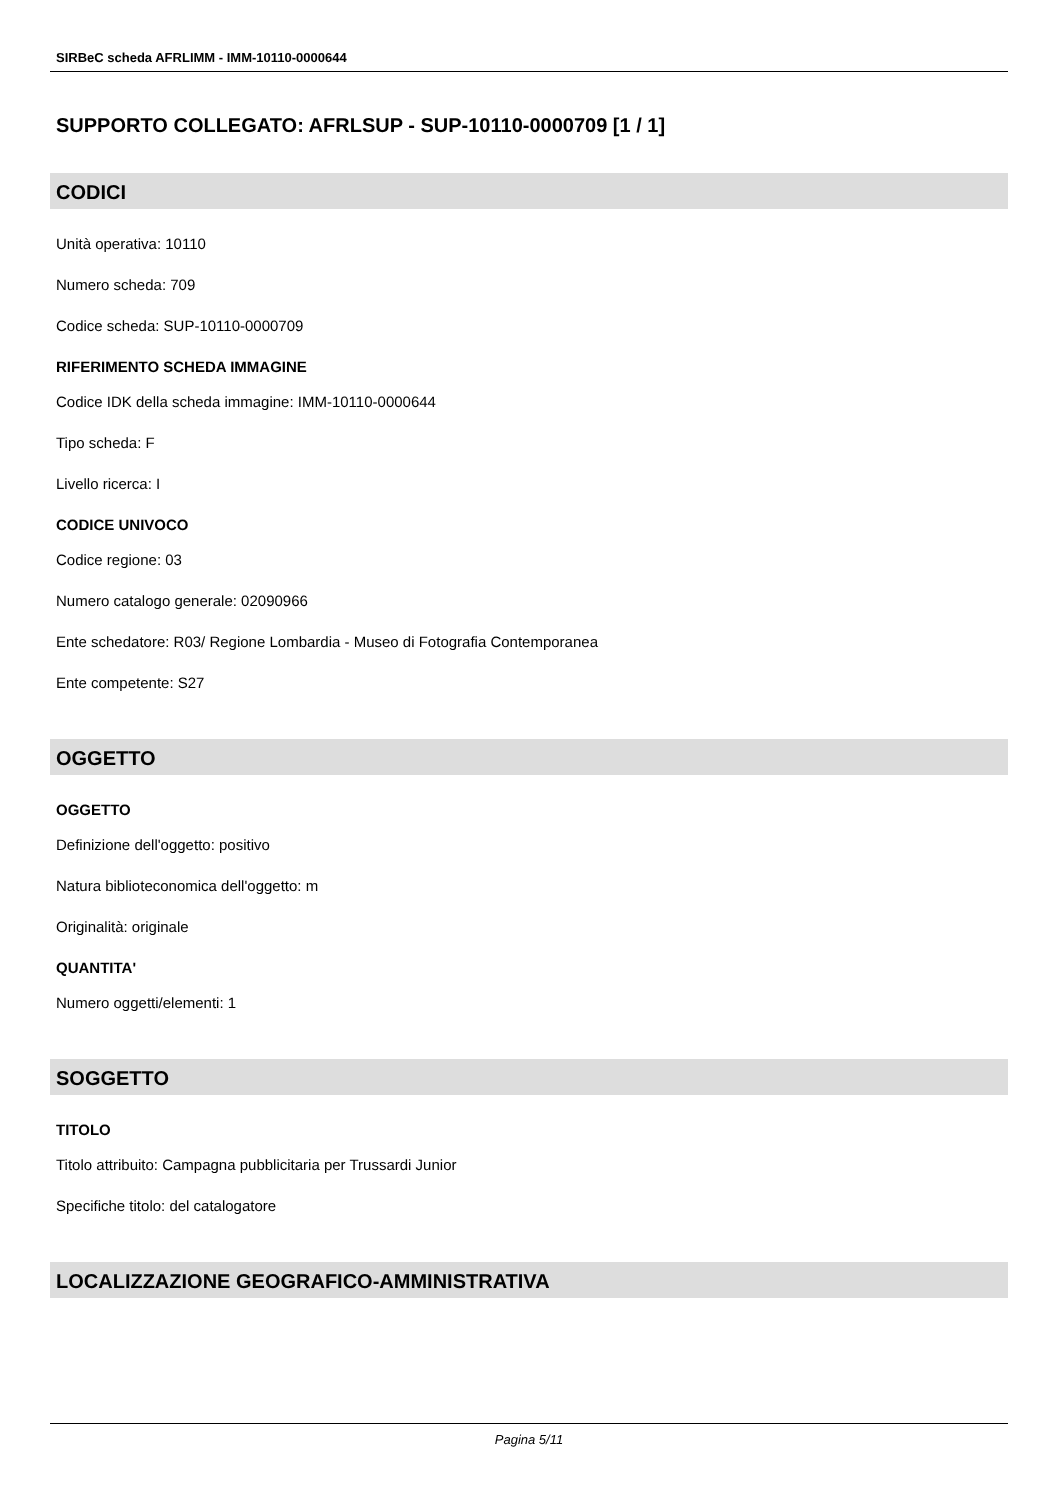SIRBeC scheda AFRLIMM - IMM-10110-0000644
SUPPORTO COLLEGATO: AFRLSUP - SUP-10110-0000709 [1 / 1]
CODICI
Unità operativa: 10110
Numero scheda: 709
Codice scheda: SUP-10110-0000709
RIFERIMENTO SCHEDA IMMAGINE
Codice IDK della scheda immagine: IMM-10110-0000644
Tipo scheda: F
Livello ricerca: I
CODICE UNIVOCO
Codice regione: 03
Numero catalogo generale: 02090966
Ente schedatore: R03/ Regione Lombardia - Museo di Fotografia Contemporanea
Ente competente: S27
OGGETTO
OGGETTO
Definizione dell'oggetto: positivo
Natura biblioteconomica dell'oggetto: m
Originalità: originale
QUANTITA'
Numero oggetti/elementi: 1
SOGGETTO
TITOLO
Titolo attribuito: Campagna pubblicitaria per Trussardi Junior
Specifiche titolo: del catalogatore
LOCALIZZAZIONE GEOGRAFICO-AMMINISTRATIVA
Pagina 5/11